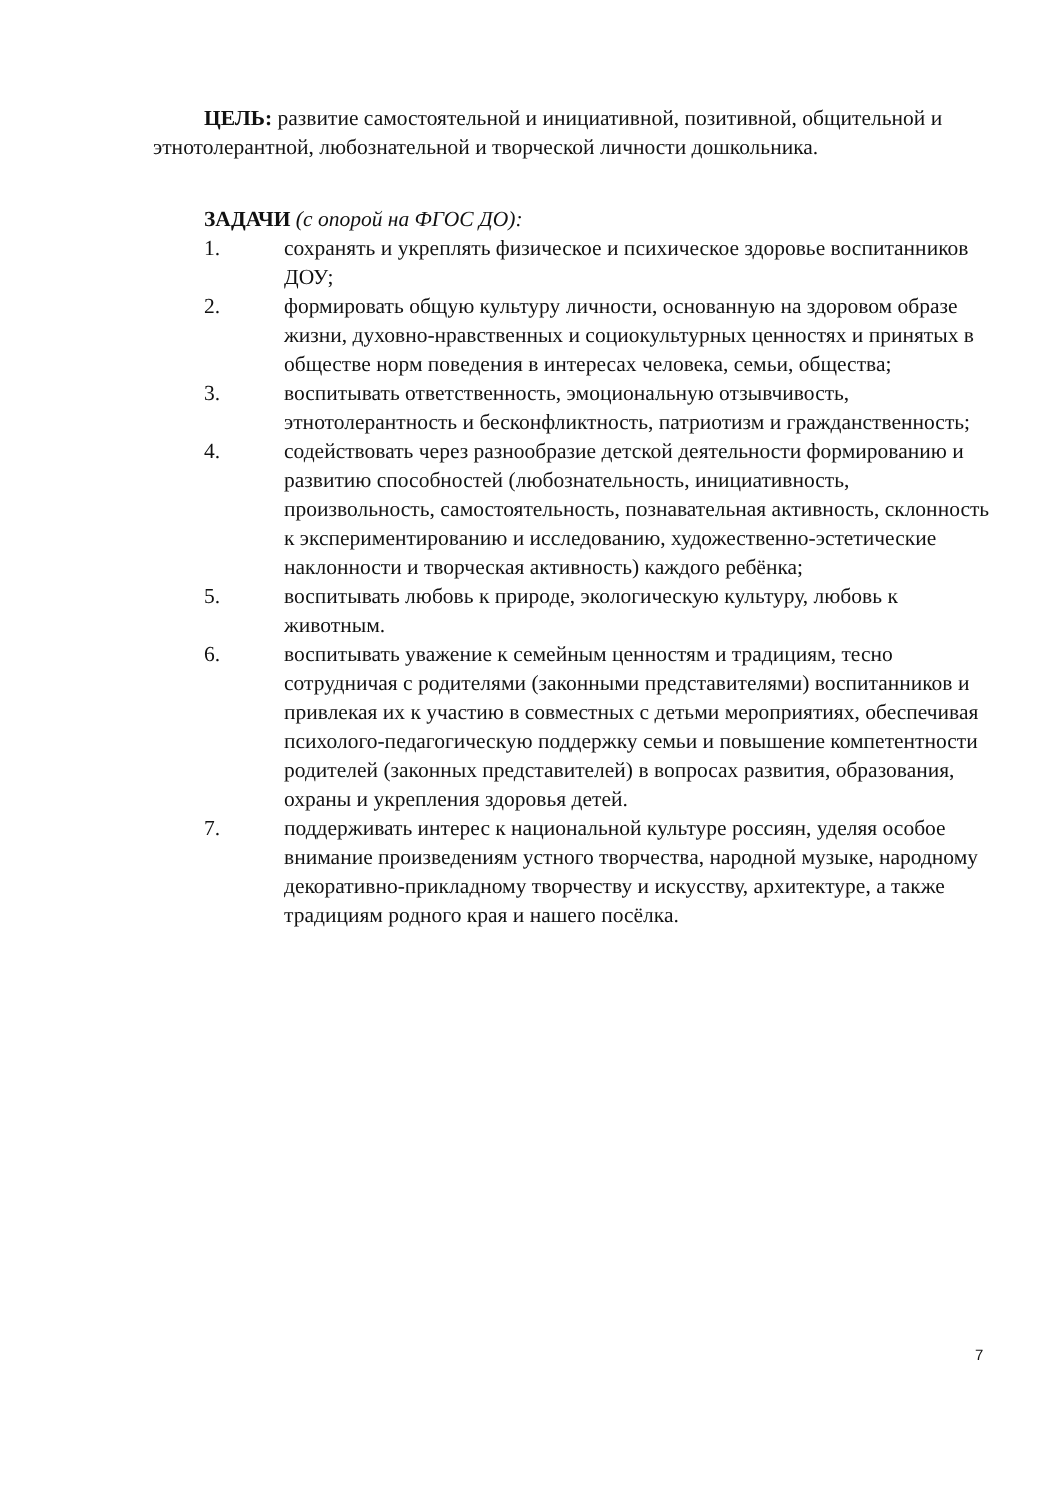ЦЕЛЬ: развитие самостоятельной и инициативной, позитивной, общительной и этнотолерантной, любознательной и творческой личности дошкольника.
ЗАДАЧИ (с опорой на ФГОС ДО):
1. сохранять и укреплять физическое и психическое здоровье воспитанников ДОУ;
2. формировать общую культуру личности, основанную на здоровом образе жизни, духовно-нравственных и социокультурных ценностях и принятых в обществе норм поведения в интересах человека, семьи, общества;
3. воспитывать ответственность, эмоциональную отзывчивость, этнотолерантность и бесконфликтность, патриотизм и гражданственность;
4. содействовать через разнообразие детской деятельности формированию и развитию способностей (любознательность, инициативность, произвольность, самостоятельность, познавательная активность, склонность к экспериментированию и исследованию, художественно-эстетические наклонности и творческая активность) каждого ребёнка;
5. воспитывать любовь к природе, экологическую культуру, любовь к животным.
6. воспитывать уважение к семейным ценностям и традициям, тесно сотрудничая с родителями (законными представителями) воспитанников и привлекая их к участию в совместных с детьми мероприятиях, обеспечивая психолого-педагогическую поддержку семьи и повышение компетентности родителей (законных представителей) в вопросах развития, образования, охраны и укрепления здоровья детей.
7. поддерживать интерес к национальной культуре россиян, уделяя особое внимание произведениям устного творчества, народной музыке, народному декоративно-прикладному творчеству и искусству, архитектуре, а также традициям родного края и нашего посёлка.
7